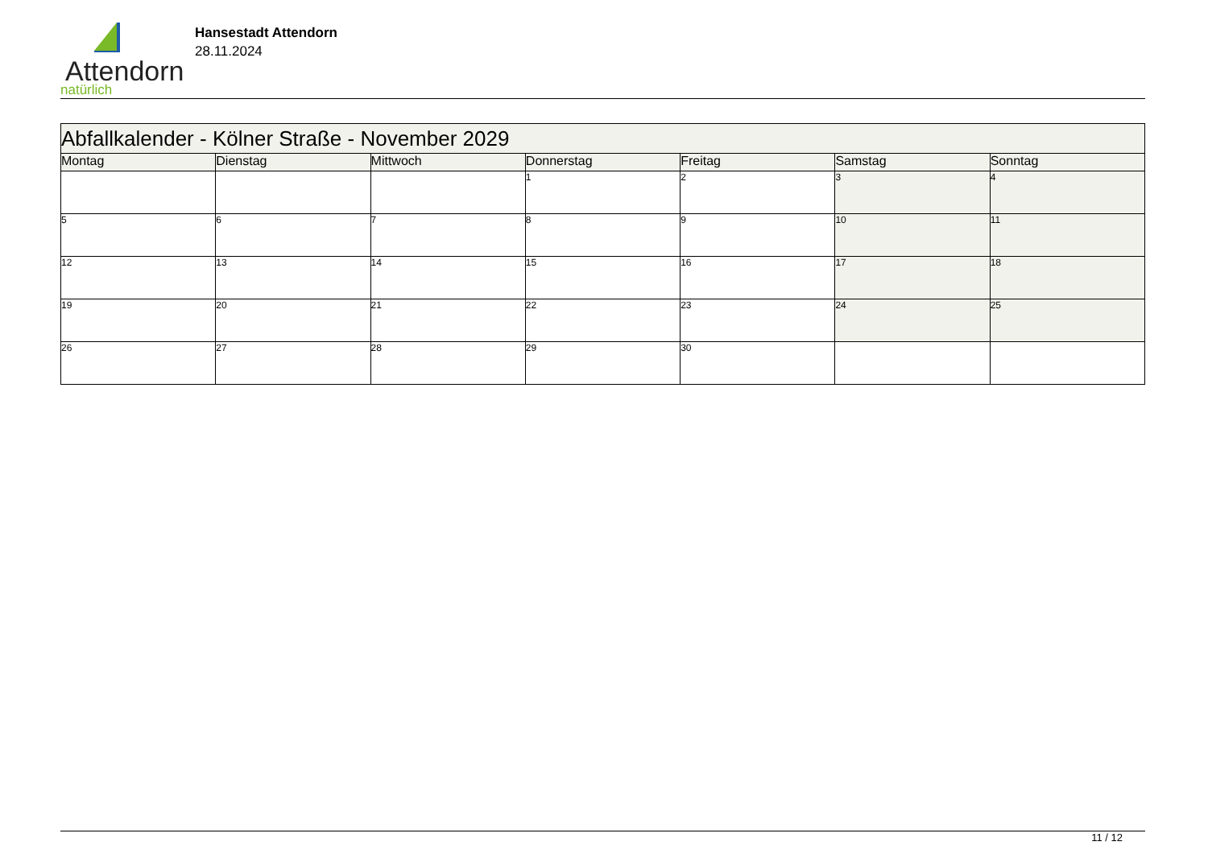Attendorn
natürlich
Hansestadt Attendorn
28.11.2024
| Abfallkalender - Kölner Straße - November 2029 | | | | | | |
| Montag | Dienstag | Mittwoch | Donnerstag | Freitag | Samstag | Sonntag |
| | | | 1 | 2 | 3 | 4 |
| 5 | 6 | 7 | 8 | 9 | 10 | 11 |
| 12 | 13 | 14 | 15 | 16 | 17 | 18 |
| 19 | 20 | 21 | 22 | 23 | 24 | 25 |
| 26 | 27 | 28 | 29 | 30 | | |
11 / 12